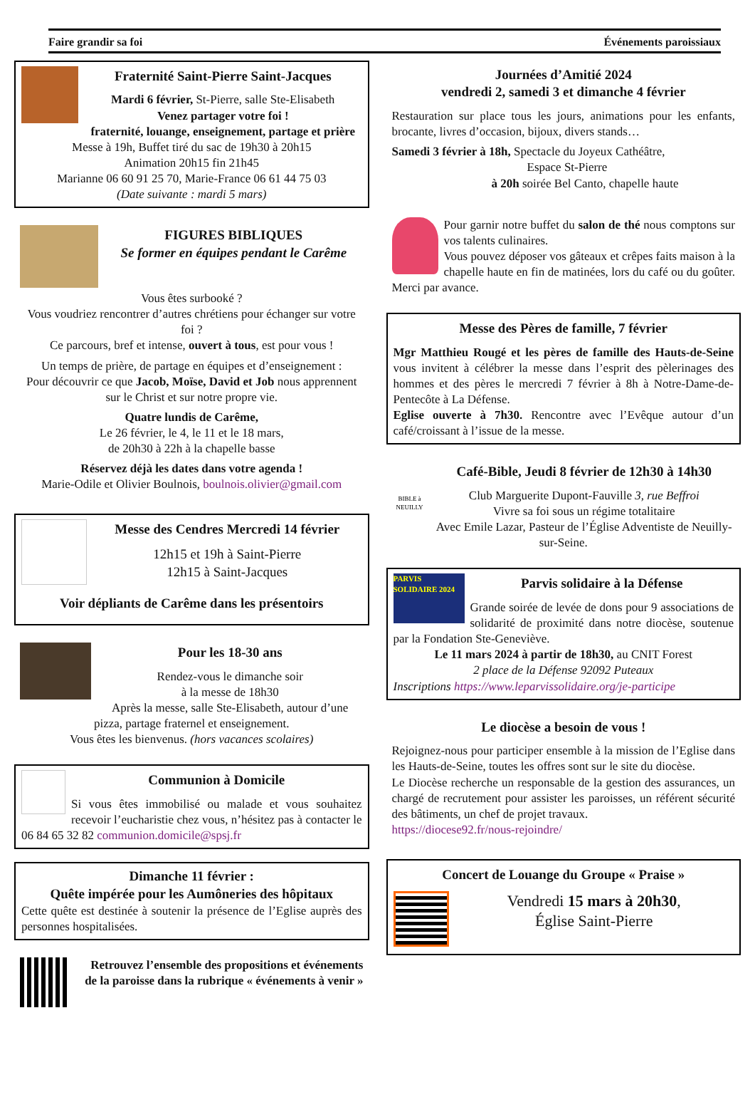Faire grandir sa foi Événements paroissiaux
Fraternité Saint-Pierre Saint-Jacques
Mardi 6 février, St-Pierre, salle Ste-Elisabeth
Venez partager votre foi !
fraternité, louange, enseignement, partage et prière
Messe à 19h, Buffet tiré du sac de 19h30 à 20h15
Animation 20h15 fin 21h45
Marianne 06 60 91 25 70, Marie-France 06 61 44 75 03
(Date suivante : mardi 5 mars)
FIGURES BIBLIQUES
Se former en équipes pendant le Carême
Vous êtes surbooké ?
Vous voudriez rencontrer d’autres chrétiens pour échanger sur votre foi ?
Ce parcours, bref et intense, ouvert à tous, est pour vous !
Un temps de prière, de partage en équipes et d’enseignement :
Pour découvrir ce que Jacob, Moïse, David et Job nous apprennent sur le Christ et sur notre propre vie.
Quatre lundis de Carême,
Le 26 février, le 4, le 11 et le 18 mars,
de 20h30 à 22h à la chapelle basse
Réservez déjà les dates dans votre agenda !
Marie-Odile et Olivier Boulnois, boulnois.olivier@gmail.com
Messe des Cendres Mercredi 14 février
12h15 et 19h à Saint-Pierre
12h15 à Saint-Jacques
Voir dépliants de Carême dans les présentoirs
Pour les 18-30 ans
Rendez-vous le dimanche soir
à la messe de 18h30
Après la messe, salle Ste-Elisabeth, autour d’une pizza, partage fraternel et enseignement.
Vous êtes les bienvenus. (hors vacances scolaires)
Communion à Domicile
Si vous êtes immobilisé ou malade et vous souhaitez recevoir l’eucharistie chez vous, n’hésitez pas à contacter le 06 84 65 32 82 communion.domicile@spsj.fr
Dimanche 11 février :
Quête impérée pour les Aumôneries des hôpitaux
Cette quête est destinée à soutenir la présence de l’Eglise auprès des personnes hospitalisées.
Retrouvez l’ensemble des propositions et événements de la paroisse dans la rubrique « événements à venir »
Journées d’Amitié 2024
vendredi 2, samedi 3 et dimanche 4 février
Restauration sur place tous les jours, animations pour les enfants, brocante, livres d’occasion, bijoux, divers stands…
Samedi 3 février à 18h, Spectacle du Joyeux Cathéâtre,
Espace St-Pierre
à 20h soirée Bel Canto, chapelle haute
Pour garnir notre buffet du salon de thé nous comptons sur vos talents culinaires.
Vous pouvez déposer vos gâteaux et crêpes faits maison à la chapelle haute en fin de matinées, lors du café ou du goûter. Merci par avance.
Messe des Pères de famille, 7 février
Mgr Matthieu Rougé et les pères de famille des Hauts-de-Seine vous invitent à célébrer la messe dans l’esprit des pèlerinages des hommes et des pères le mercredi 7 février à 8h à Notre-Dame-de-Pentecôte à La Défense.
Eglise ouverte à 7h30. Rencontre avec l’Evêque autour d’un café/croissant à l’issue de la messe.
BIBLE à NEUILLY
Café-Bible, Jeudi 8 février de 12h30 à 14h30
Club Marguerite Dupont-Fauville 3, rue Beffroi
Vivre sa foi sous un régime totalitaire
Avec Emile Lazar, Pasteur de l’Église Adventiste de Neuilly-sur-Seine.
PARVIS SOLIDAIRE 2024
Parvis solidaire à la Défense
Grande soirée de levée de dons pour 9 associations de solidarité de proximité dans notre diocèse, soutenue par la Fondation Ste-Geneviève.
Le 11 mars 2024 à partir de 18h30, au CNIT Forest
2 place de la Défense 92092 Puteaux
Inscriptions https://www.leparvissolidaire.org/je-participe
Le diocèse a besoin de vous !
Rejoignez-nous pour participer ensemble à la mission de l’Eglise dans les Hauts-de-Seine, toutes les offres sont sur le site du diocèse.
Le Diocèse recherche un responsable de la gestion des assurances, un chargé de recrutement pour assister les paroisses, un référent sécurité des bâtiments, un chef de projet travaux.
https://diocese92.fr/nous-rejoindre/
Concert de Louange du Groupe « Praise »
Vendredi 15 mars à 20h30,
Église Saint-Pierre